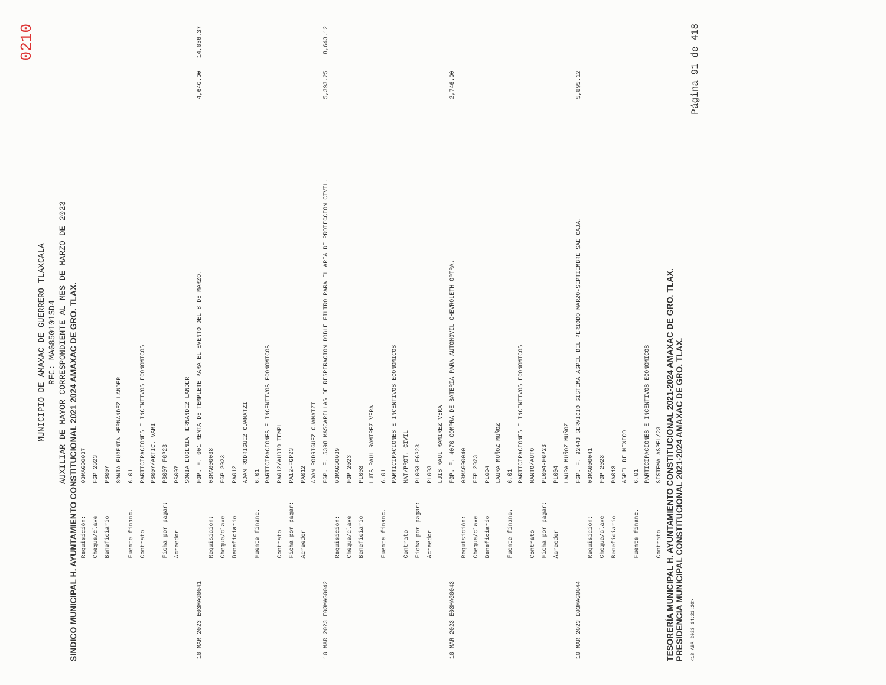0210
MUNICIPIO DE AMAXAC DE GUERRERO TLAXCALA
RFC: MAG850101SD4
AUXILIAR DE MAYOR CORRESPONDIENTE AL MES DE MARZO DE 2023
SINDICO MUNICIPAL H. AYUNTAMIENTO CONSTITUCIONAL 2021 2024 AMAXAC DE GRO. TLAX.
| | Requisición: | 03MAG00037 | | |
| | Cheque/clave: | FGP 2023 | | |
| | Beneficiario: | PS007 | | |
| | | SONIA EUGENIA HERNANDEZ LANDER | | |
| | Fuente financ.: | 6.01 | | |
| | Contrato: | PARTICIPACIONES E INCENTIVOS ECONOMICOS PS007/ARTIC. VARI | | |
| | Ficha por pagar: | PS007-FGP23 | | |
| | Acreedor: | PS007 SONIA EUGENIA HERNANDEZ LANDER | | |
| 10 MAR 2023 E03MAG0041 | | FGP. F. 001 RENTA DE TEMPLETE PARA EL EVENTO DEL 8 DE MARZO. | 4,640.00 | 14,036.37 |
| | Requisición: | 03MAG00038 | | |
| | Cheque/clave: | FGP 2023 | | |
| | Beneficiario: | PA012 ADAN RODRIGUEZ CUAMATZI | | |
| | Fuente financ.: | 6.01 PARTICIPACIONES E INCENTIVOS ECONOMICOS | | |
| | Contrato: | PA012/AUDIO TEMPL | | |
| | Ficha por pagar: | PA12-FGP23 | | |
| | Acreedor: | PA012 ADAN RODRIGUEZ CUAMATZI | | |
| 10 MAR 2023 E03MAG0042 | | FGP. F. 5398 MASCARILLAS DE RESPIRACION DOBLE FILTRO PARA EL AREA DE PROTECCION CIVIL. | 5,393.25 | 8,643.12 |
| | Requisición: | 03MAG00039 | | |
| | Cheque/clave: | FGP 2023 | | |
| | Beneficiario: | PL003 LUIS RAUL RAMIREZ VERA | | |
| | Fuente financ.: | 6.01 PARTICIPACIONES E INCENTIVOS ECONOMICOS | | |
| | Contrato: | MAT/PROT. CIVIL | | |
| | Ficha por pagar: | PL003-FGP23 | | |
| | Acreedor: | PL003 LUIS RAUL RAMIREZ VERA | | |
| 10 MAR 2023 E03MAG0043 | | FGP. F. 4070 COMPRA DE BATERIA PARA AUTOMOVIL CHEVROLETH OPTRA. | 2,746.00 | |
| | Requisición: | 03MAG00040 | | |
| | Cheque/clave: | FFP 2023 | | |
| | Beneficiario: | PL004 LAURA MUÑOZ MUÑOZ | | |
| | Fuente financ.: | 6.01 PARTICIPACIONES E INCENTIVOS ECONOMICOS | | |
| | Contrato: | MANTO/AUTO | | |
| | Ficha por pagar: | PL004-FGP23 | | |
| | Acreedor: | PL004 LAURA MUÑOZ MUÑOZ | | |
| 10 MAR 2023 E03MAG0044 | | FGP. F. 92443 SERVICIO SISTEMA ASPEL DEL PERIODO MARZO-SEPTIEMBRE SAE CAJA. | 5,895.12 | |
| | Requisición: | 03MAG00041 | | |
| | Cheque/clave: | FGP 2023 | | |
| | Beneficiario: | PA013 ASPEL DE MEXICO | | |
| | Fuente financ.: | 6.01 PARTICIPACIONES E INCENTIVOS ECONOMICOS | | |
| | Contrato: | SISTEMA ASPEL/23 | | |
TESORERÍA MUNICIPAL H. AYUNTAMIENTO CONSTITUCIONAL 2021-2024 AMAXAC DE GRO. TLAX.
PRESIDENCIA MUNICIPAL CONSTITUCIONAL 2021-2024 AMAXAC DE GRO. TLAX.
<18 ABR 2023 14:21:20> Página 91 de 418